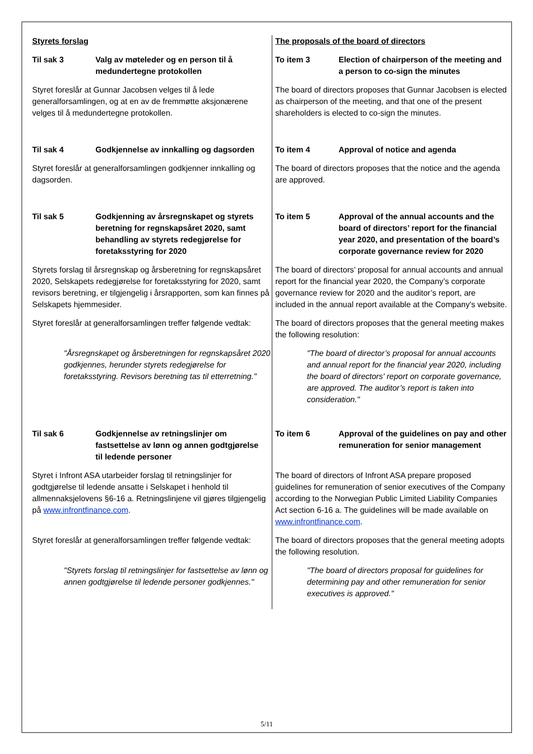| Styrets forslag | The proposals of the board of directors |
| Til sak 3 Valg av møteleder og en person til å medundertegne protokollen | To item 3 Election of chairperson of the meeting and a person to co-sign the minutes |
| Styret foreslår at Gunnar Jacobsen velges til å lede generalforsamlingen, og at en av de fremmøtte aksjonærene velges til å medundertegne protokollen. | The board of directors proposes that Gunnar Jacobsen is elected as chairperson of the meeting, and that one of the present shareholders is elected to co-sign the minutes. |
| Til sak 4 Godkjennelse av innkalling og dagsorden | To item 4 Approval of notice and agenda |
| Styret foreslår at generalforsamlingen godkjenner innkalling og dagsorden. | The board of directors proposes that the notice and the agenda are approved. |
| Til sak 5 Godkjenning av årsregnskapet og styrets beretning for regnskapsåret 2020, samt behandling av styrets redegjørelse for foretaksstyring for 2020 | To item 5 Approval of the annual accounts and the board of directors’ report for the financial year 2020, and presentation of the board’s corporate governance review for 2020 |
| Styrets forslag til årsregnskap og årsberetning for regnskapsåret 2020, Selskapets redegjørelse for foretaksstyring for 2020, samt revisors beretning, er tilgjengelig i årsrapporten, som kan finnes på Selskapets hjemmesider. | The board of directors’ proposal for annual accounts and annual report for the financial year 2020, the Company’s corporate governance review for 2020 and the auditor’s report, are included in the annual report available at the Company's website. |
| Styret foreslår at generalforsamlingen treffer følgende vedtak: | The board of directors proposes that the general meeting makes the following resolution: |
| "Årsregnskapet og årsberetningen for regnskapsåret 2020 godkjennes, herunder styrets redegjørelse for foretaksstyring. Revisors beretning tas til etterretning." | "The board of director’s proposal for annual accounts and annual report for the financial year 2020, including the board of directors' report on corporate governance, are approved. The auditor’s report is taken into consideration." |
| Til sak 6 Godkjennelse av retningslinjer om fastsettelse av lønn og annen godtgjørelse til ledende personer | To item 6 Approval of the guidelines on pay and other remuneration for senior management |
| Styret i Infront ASA utarbeider forslag til retningslinjer for godtgjørelse til ledende ansatte i Selskapet i henhold til allmennaksjelovens §6-16 a. Retningslinjene vil gjøres tilgjengelig på www.infrontfinance.com . | The board of directors of Infront ASA prepare proposed guidelines for remuneration of senior executives of the Company according to the Norwegian Public Limited Liability Companies Act section 6-16 a. The guidelines will be made available on www.infrontfinance.com . |
| Styret foreslår at generalforsamlingen treffer følgende vedtak: | The board of directors proposes that the general meeting adopts the following resolution. |
| "Styrets forslag til retningslinjer for fastsettelse av lønn og annen godtgjørelse til ledende personer godkjennes." | "The board of directors proposal for guidelines for determining pay and other remuneration for senior executives is approved." |
5/11